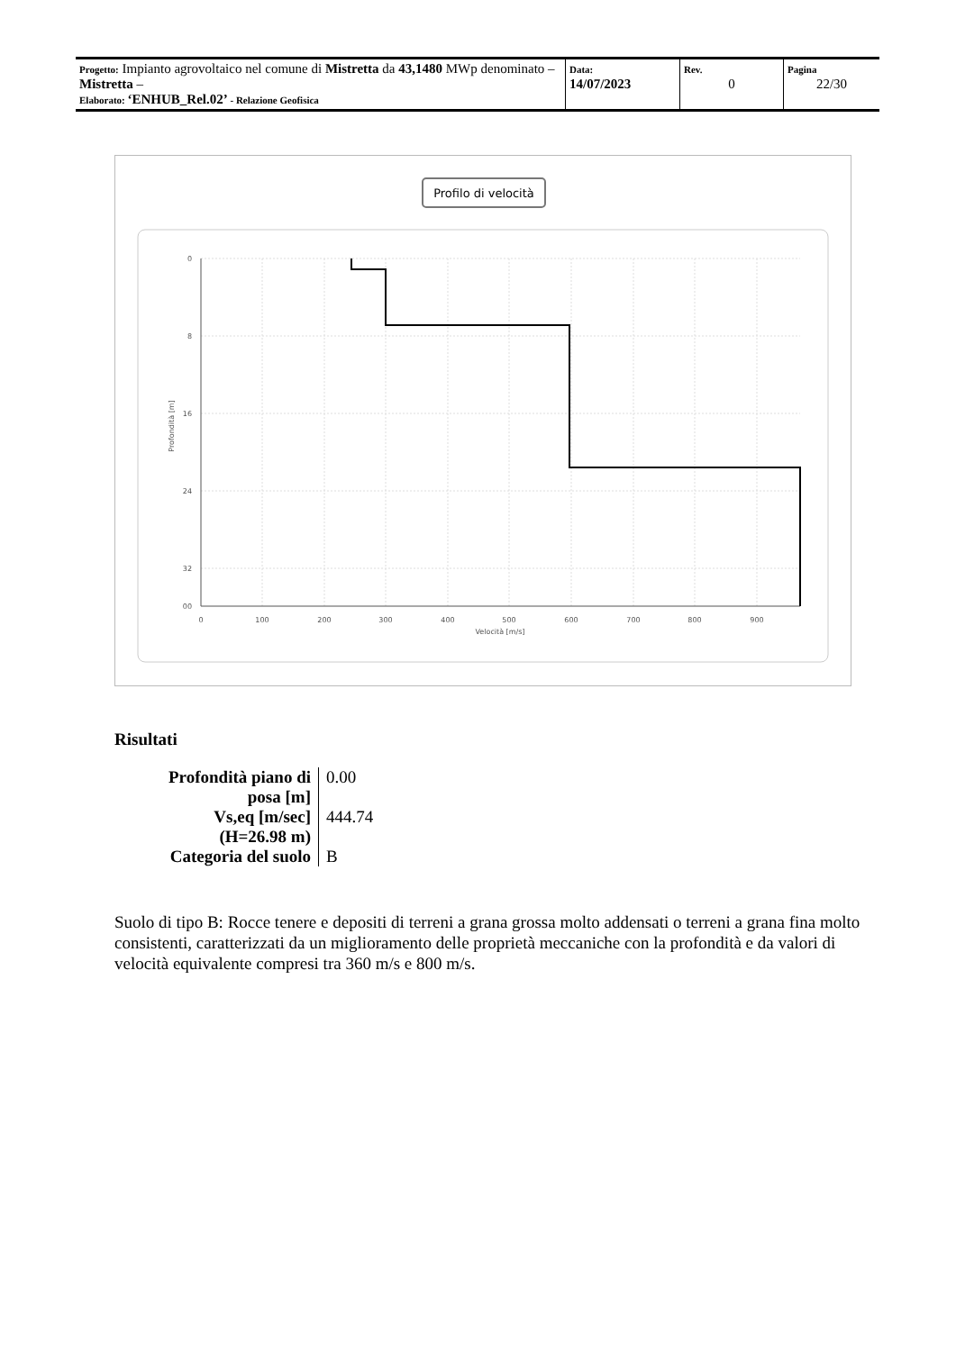| Progetto: Impianto agrovoltaico nel comune di Mistretta da 43,1480 MWp denominato – Mistretta – Elaborato: ‘ENHUB_Rel.02’ - Relazione Geofisica | Data: 14/07/2023 | Rev. 0 | Pagina 22/30 |
Profilo di velocità
0
8
16
24
32
00
0
100
200
300
400
500
600
700
800
900
Velocità [m/s]
Profondità [m]
Risultati
| Profondità piano di posa [m] | 0.00 |
| Vs,eq [m/sec] (H=26.98 m) | 444.74 |
| Categoria del suolo | B |
Suolo di tipo B: Rocce tenere e depositi di terreni a grana grossa molto addensati o terreni a grana fina molto consistenti, caratterizzati da un miglioramento delle proprietà meccaniche con la profondità e da valori di velocità equivalente compresi tra 360 m/s e 800 m/s.